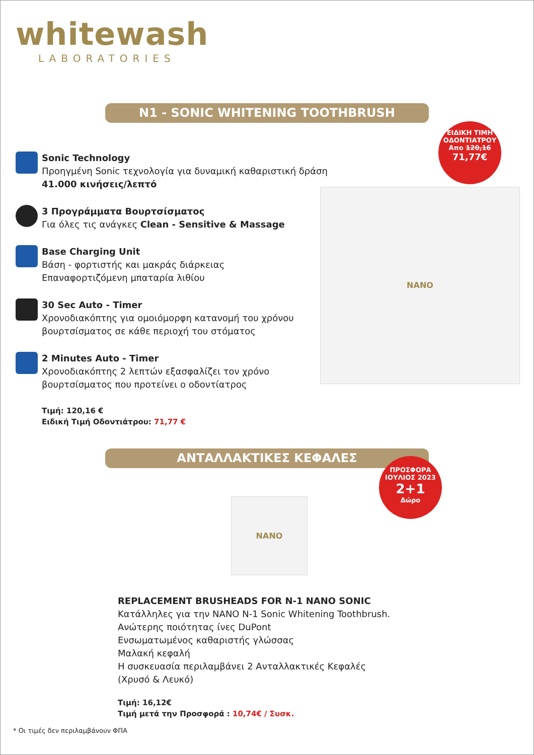whitewash
LABORATORIES
N1 - SONIC WHITENING TOOTHBRUSH
ΕΙΔΙΚΗ ΤΙΜΗ ΟΔΟΝΤΙΑΤΡΟΥ
Απο 120,16
71,77€
Sonic Technology
Προηγμένη Sonic τεχνολογία για δυναμική καθαριστική δράση
41.000 κινήσεις/λεπτό
3 Προγράμματα Βουρτσίσματος
Για όλες τις ανάγκες Clean - Sensitive & Massage
Base Charging Unit
Βάση - φορτιστής και μακράς διάρκειας
Επαναφορτιζόμενη μπαταρία λιθίου
30 Sec Auto - Timer
Χρονοδιακόπτης για ομοιόμορφη κατανομή του χρόνου
βουρτσίσματος σε κάθε περιοχή του στόματος
2 Minutes Auto - Timer
Χρονοδιακόπτης 2 λεπτών εξασφαλίζει τον χρόνο
βουρτσίσματος που προτείνει ο οδοντίατρος
Τιμή: 120,16 €
Ειδική Τιμή Οδοντιάτρου: 71,77 €
NANO
ΑΝΤΑΛΛΑΚΤΙΚΕΣ ΚΕΦΑΛΕΣ
ΠΡΟΣΦΟΡΑ ΙΟΥΛΙΟΣ 2023
2+1
Δώρο
NANO
REPLACEMENT BRUSHEADS FOR N-1 NANO SONIC
Κατάλληλες για την NANO N-1 Sonic Whitening Toothbrush.
Ανώτερης ποιότητας ίνες DuPont
Ενσωματωμένος καθαριστής γλώσσας
Μαλακή κεφαλή
Η συσκευασία περιλαμβάνει 2 Ανταλλακτικές Κεφαλές
(Χρυσό & Λευκό)
Τιμή: 16,12€
Τιμή μετά την Προσφορά : 10,74€ / Συσκ.
* Οι τιμές δεν περιλαμβάνουν ΦΠΑ